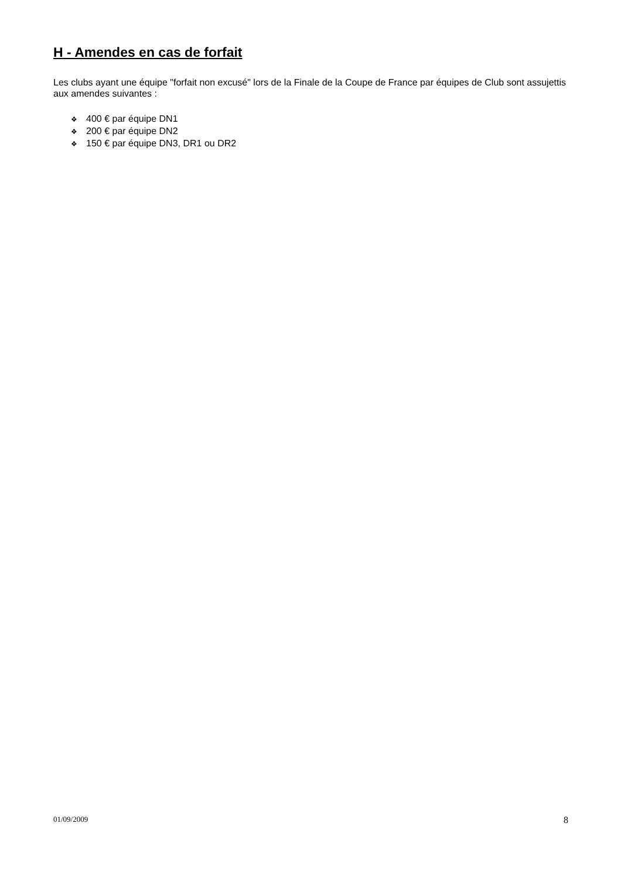H - Amendes en cas de forfait
Les clubs ayant une équipe "forfait non excusé" lors de la Finale de la Coupe de France par équipes de Club sont assujettis aux amendes suivantes :
❖ 400 € par équipe DN1
❖ 200 € par équipe DN2
❖ 150 € par équipe DN3, DR1 ou DR2
01/09/2009 8